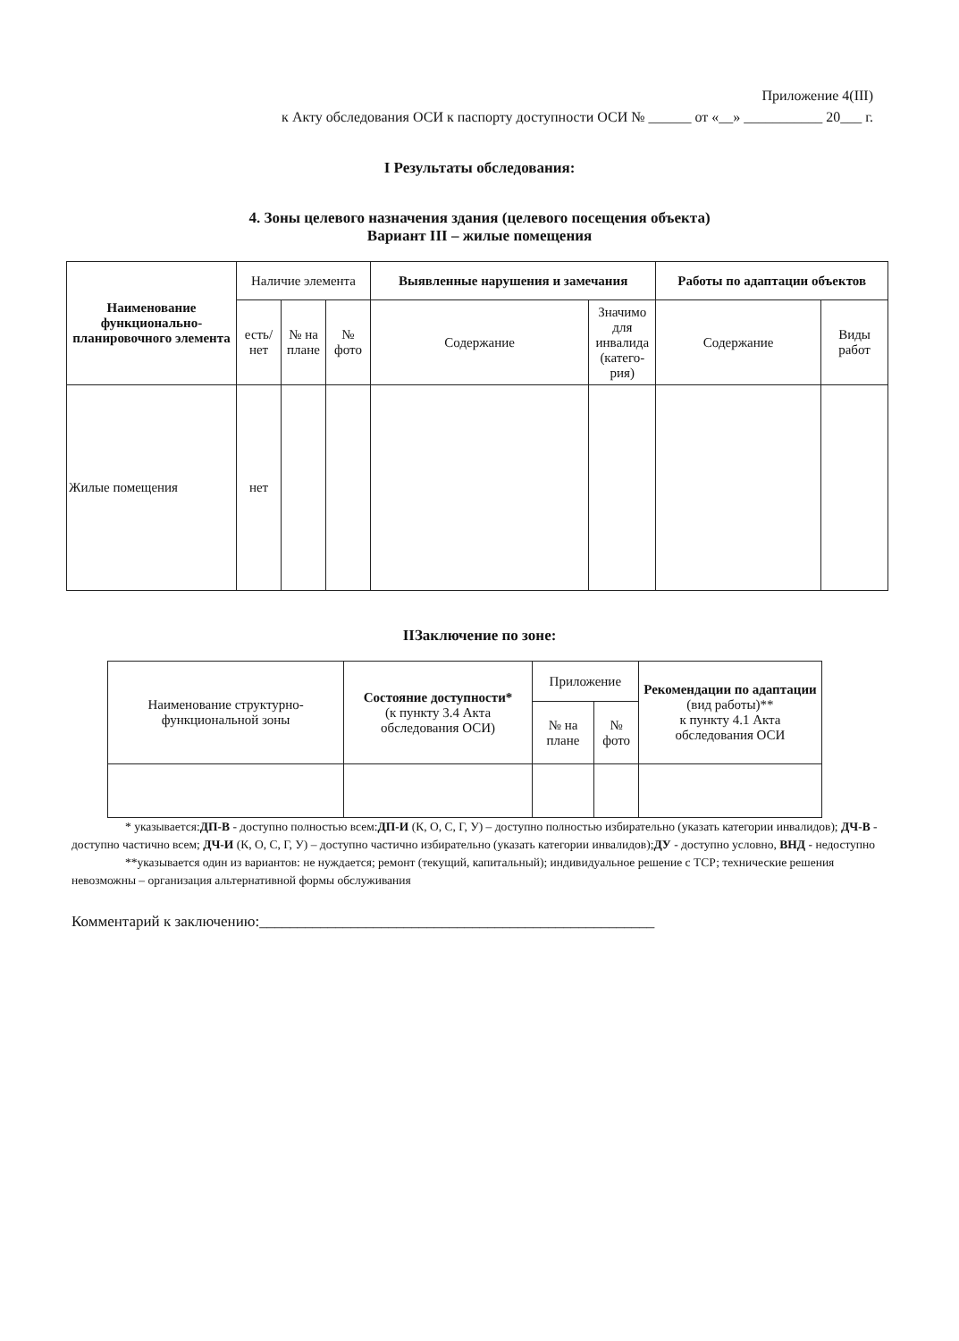Приложение 4(III)
к Акту обследования ОСИ к паспорту доступности ОСИ № ______ от «__» ___________ 20___ г.
I Результаты обследования:
4. Зоны целевого назначения здания (целевого посещения объекта)
Вариант III – жилые помещения
| Наименование функционально-планировочного элемента | Наличие элемента | | | Выявленные нарушения и замечания | | Работы по адаптации объектов | |
| --- | --- | --- | --- | --- | --- | --- | --- |
| | есть/ нет | № на плане | № фото | Содержание | Значимо для инвалида (катего-рия) | Содержание | Виды работ |
| Жилые помещения | нет | | | | | | |
IIЗаключение по зоне:
| Наименование структурно-функциональной зоны | Состояние доступности* (к пункту 3.4 Акта обследования ОСИ) | Приложение | | Рекомендации по адаптации (вид работы)** к пункту 4.1 Акта обследования ОСИ |
| --- | --- | --- | --- | --- |
| | | № на плане | № фото | |
* указывается:ДП-В - доступно полностью всем:ДП-И (К, О, С, Г, У) – доступно полностью избирательно (указать категории инвалидов); ДЧ-В - доступно частично всем; ДЧ-И (К, О, С, Г, У) – доступно частично избирательно (указать категории инвалидов);ДУ - доступно условно, ВНД - недоступно
**указывается один из вариантов: не нуждается; ремонт (текущий, капитальный); индивидуальное решение с ТСР; технические решения невозможны – организация альтернативной формы обслуживания
Комментарий к заключению:____________________________________________________